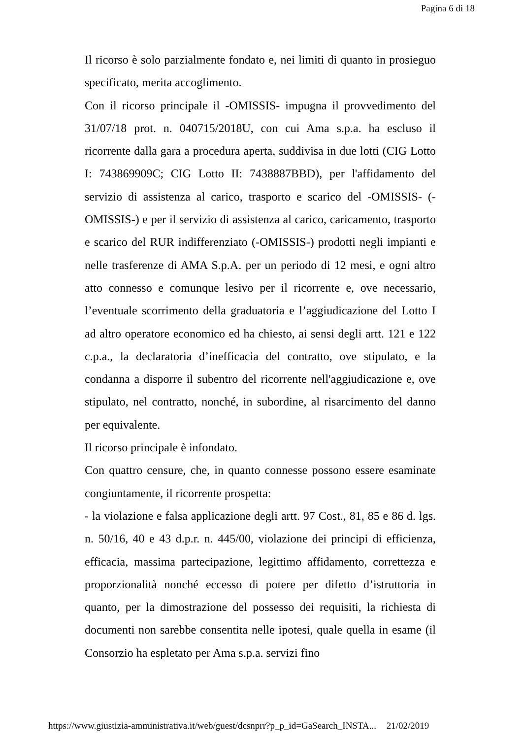Pagina 6 di 18
Il ricorso è solo parzialmente fondato e, nei limiti di quanto in prosieguo specificato, merita accoglimento.
Con il ricorso principale il -OMISSIS- impugna il provvedimento del 31/07/18 prot. n. 040715/2018U, con cui Ama s.p.a. ha escluso il ricorrente dalla gara a procedura aperta, suddivisa in due lotti (CIG Lotto I: 743869909C; CIG Lotto II: 7438887BBD), per l'affidamento del servizio di assistenza al carico, trasporto e scarico del -OMISSIS- (-OMISSIS-) e per il servizio di assistenza al carico, caricamento, trasporto e scarico del RUR indifferenziato (-OMISSIS-) prodotti negli impianti e nelle trasferenze di AMA S.p.A. per un periodo di 12 mesi, e ogni altro atto connesso e comunque lesivo per il ricorrente e, ove necessario, l’eventuale scorrimento della graduatoria e l’aggiudicazione del Lotto I ad altro operatore economico ed ha chiesto, ai sensi degli artt. 121 e 122 c.p.a., la declaratoria d’inefficacia del contratto, ove stipulato, e la condanna a disporre il subentro del ricorrente nell'aggiudicazione e, ove stipulato, nel contratto, nonché, in subordine, al risarcimento del danno per equivalente.
Il ricorso principale è infondato.
Con quattro censure, che, in quanto connesse possono essere esaminate congiuntamente, il ricorrente prospetta:
- la violazione e falsa applicazione degli artt. 97 Cost., 81, 85 e 86 d. lgs. n. 50/16, 40 e 43 d.p.r. n. 445/00, violazione dei principi di efficienza, efficacia, massima partecipazione, legittimo affidamento, correttezza e proporzionalità nonché eccesso di potere per difetto d’istruttoria in quanto, per la dimostrazione del possesso dei requisiti, la richiesta di documenti non sarebbe consentita nelle ipotesi, quale quella in esame (il Consorzio ha espletato per Ama s.p.a. servizi fino
https://www.giustizia-amministrativa.it/web/guest/dcsnprr?p_p_id=GaSearch_INSTA... 21/02/2019